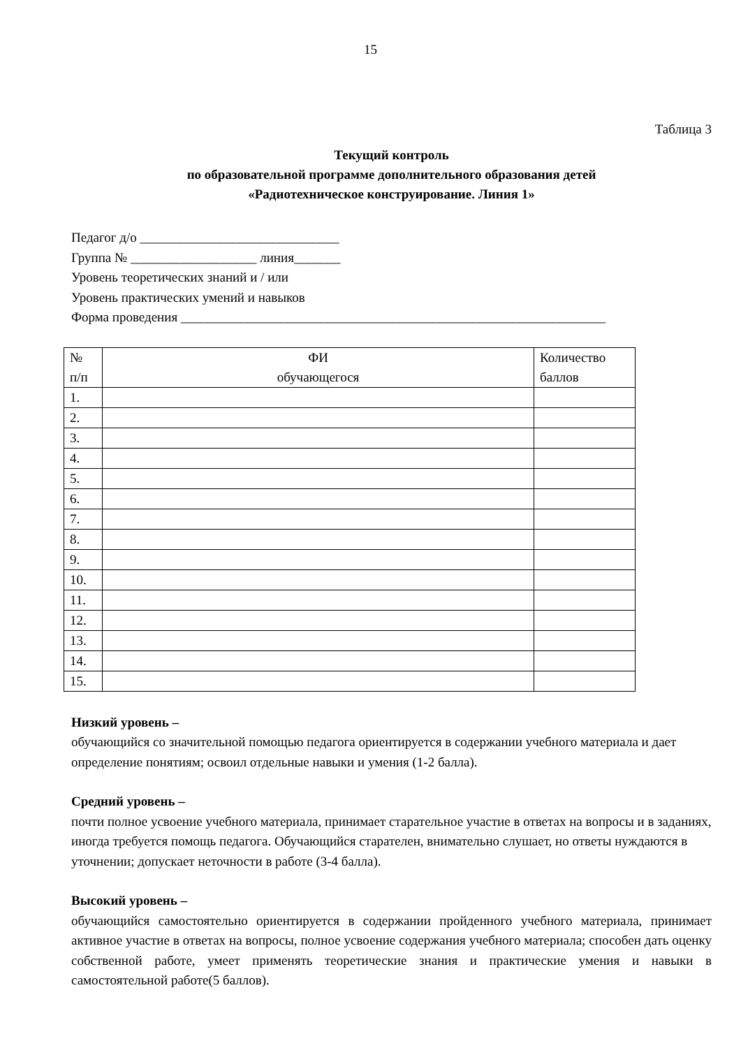15
Таблица 3
Текущий контроль
по образовательной программе дополнительного образования детей
«Радиотехническое конструирование. Линия 1»
Педагог д/о ______________________________
Группа № ___________________ линия_______
Уровень теоретических знаний и / или
Уровень практических умений и навыков
Форма проведения ________________________________________________________________
| № п/п | ФИ обучающегося | Количество баллов |
| --- | --- | --- |
| 1. | | |
| 2. | | |
| 3. | | |
| 4. | | |
| 5. | | |
| 6. | | |
| 7. | | |
| 8. | | |
| 9. | | |
| 10. | | |
| 11. | | |
| 12. | | |
| 13. | | |
| 14. | | |
| 15. | | |
Низкий уровень –
обучающийся со значительной помощью педагога ориентируется в содержании учебного материала и дает определение понятиям; освоил отдельные навыки и умения (1-2 балла).
Средний уровень –
почти полное усвоение учебного материала, принимает старательное участие в ответах на вопросы и в заданиях, иногда требуется помощь педагога. Обучающийся старателен, внимательно слушает, но ответы нуждаются в уточнении; допускает неточности в работе (3-4 балла).
Высокий уровень –
обучающийся самостоятельно ориентируется в содержании пройденного учебного материала, принимает активное участие в ответах на вопросы, полное усвоение содержания учебного материала; способен дать оценку собственной работе, умеет применять теоретические знания и практические умения и навыки в самостоятельной работе(5 баллов).